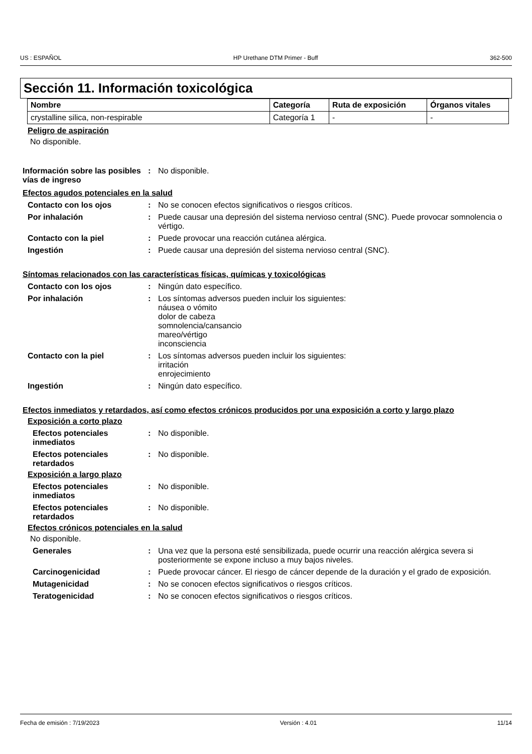US : ESPAÑOL HP Urethane DTM Primer - Buff 362-500
Sección 11. Información toxicológica
| Nombre | Categoría | Ruta de exposición | Órganos vitales |
| --- | --- | --- | --- |
| crystalline silica, non-respirable | Categoría 1 | - | - |
Peligro de aspiración
No disponible.
Información sobre las posibles vías de ingreso: No disponible.
Efectos agudos potenciales en la salud
Contacto con los ojos: No se conocen efectos significativos o riesgos críticos.
Por inhalación: Puede causar una depresión del sistema nervioso central (SNC). Puede provocar somnolencia o vértigo.
Contacto con la piel: Puede provocar una reacción cutánea alérgica.
Ingestión: Puede causar una depresión del sistema nervioso central (SNC).
Síntomas relacionados con las características físicas, químicas y toxicológicas
Contacto con los ojos: Ningún dato específico.
Por inhalación: Los síntomas adversos pueden incluir los siguientes:
náusea o vómito
dolor de cabeza
somnolencia/cansancio
mareo/vértigo
inconsciencia
Contacto con la piel: Los síntomas adversos pueden incluir los siguientes:
irritación
enrojecimiento
Ingestión: Ningún dato específico.
Efectos inmediatos y retardados, así como efectos crónicos producidos por una exposición a corto y largo plazo
Exposición a corto plazo
Efectos potenciales inmediatos: No disponible.
Efectos potenciales retardados: No disponible.
Exposición a largo plazo
Efectos potenciales inmediatos: No disponible.
Efectos potenciales retardados: No disponible.
Efectos crónicos potenciales en la salud
No disponible.
Generales: Una vez que la persona esté sensibilizada, puede ocurrir una reacción alérgica severa si posteriormente se expone incluso a muy bajos niveles.
Carcinogenicidad: Puede provocar cáncer. El riesgo de cáncer depende de la duración y el grado de exposición.
Mutagenicidad: No se conocen efectos significativos o riesgos críticos.
Teratogenicidad: No se conocen efectos significativos o riesgos críticos.
Fecha de emisión : 7/19/2023 Versión : 4.01 11/14